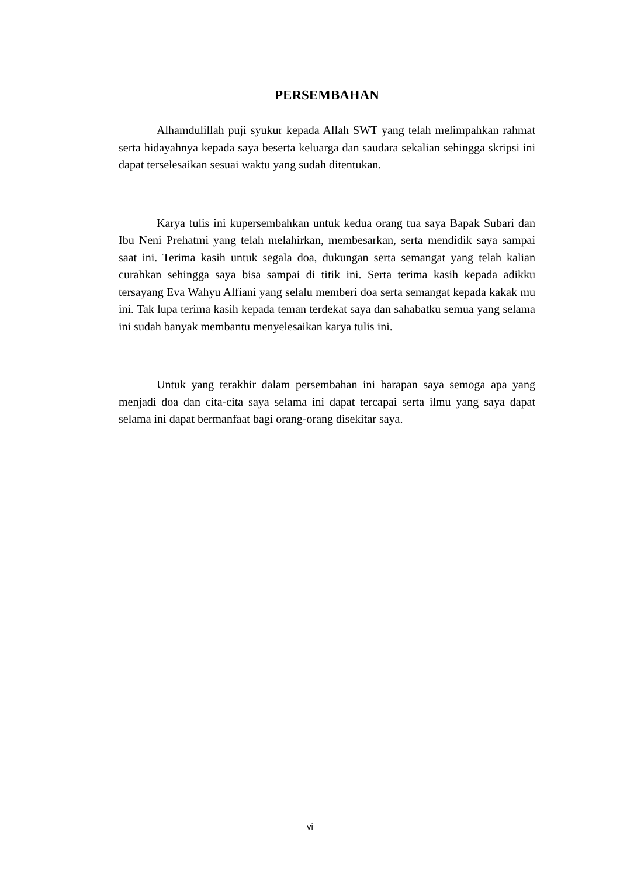PERSEMBAHAN
Alhamdulillah puji syukur kepada Allah SWT yang telah melimpahkan rahmat serta hidayahnya kepada saya beserta keluarga dan saudara sekalian sehingga skripsi ini dapat terselesaikan sesuai waktu yang sudah ditentukan.
Karya tulis ini kupersembahkan untuk kedua orang tua saya Bapak Subari dan Ibu Neni Prehatmi yang telah melahirkan, membesarkan, serta mendidik saya sampai saat ini. Terima kasih untuk segala doa, dukungan serta semangat yang telah kalian curahkan sehingga saya bisa sampai di titik ini. Serta terima kasih kepada adikku tersayang Eva Wahyu Alfiani yang selalu memberi doa serta semangat kepada kakak mu ini. Tak lupa terima kasih kepada teman terdekat saya dan sahabatku semua yang selama ini sudah banyak membantu menyelesaikan karya tulis ini.
Untuk yang terakhir dalam persembahan ini harapan saya semoga apa yang menjadi doa dan cita-cita saya selama ini dapat tercapai serta ilmu yang saya dapat selama ini dapat bermanfaat bagi orang-orang disekitar saya.
vi